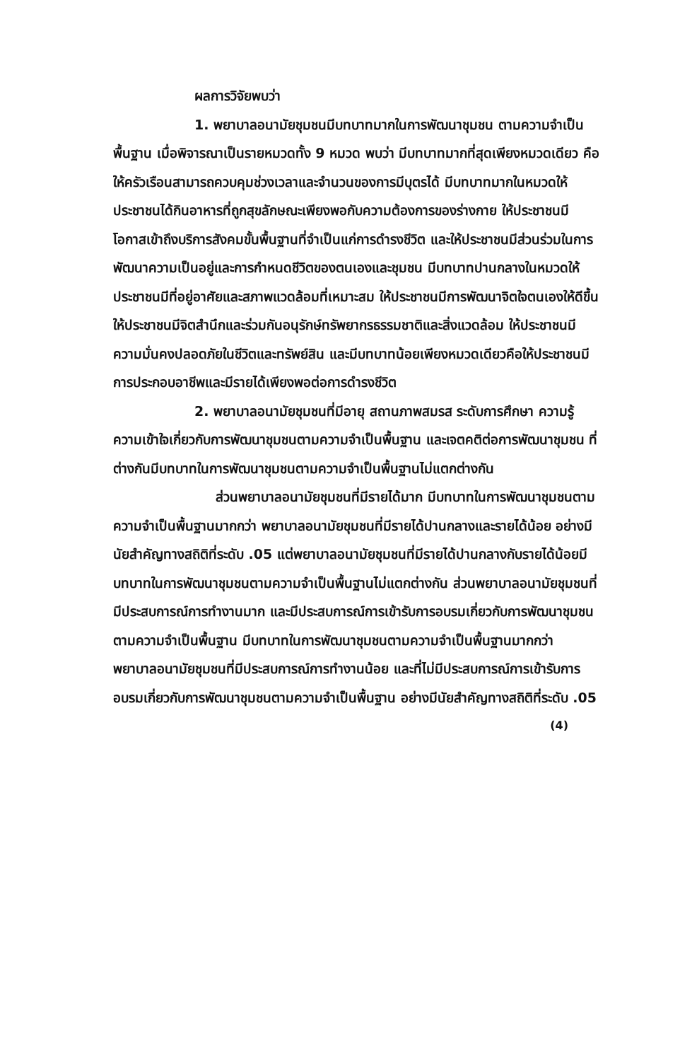ผลการวิจัยพบว่า
1. พยาบาลอนามัยชุมชนมีบทบาทมากในการพัฒนาชุมชน ตามความจำเป็นพื้นฐาน เมื่อพิจารณาเป็นรายหมวดทั้ง 9 หมวด พบว่า มีบทบาทมากที่สุดเพียงหมวดเดียว คือ ให้ครัวเรือนสามารถควบคุมช่วงเวลาและจำนวนของการมีบุตรได้ มีบทบาทมากในหมวดให้ประชาชนได้กินอาหารที่ถูกสุขลักษณะเพียงพอกับความต้องการของร่างกาย ให้ประชาชนมีโอกาสเข้าถึงบริการสังคมขั้นพื้นฐานที่จำเป็นแก่การดำรงชีวิต และให้ประชาชนมีส่วนร่วมในการพัฒนาความเป็นอยู่และการกำหนดชีวิตของตนเองและชุมชน มีบทบาทปานกลางในหมวดให้ประชาชนมีที่อยู่อาศัยและสภาพแวดล้อมที่เหมาะสม ให้ประชาชนมีการพัฒนาจิตใจตนเองให้ดีขึ้น ให้ประชาชนมีจิตสำนึกและร่วมกันอนุรักษ์ทรัพยากรธรรมชาติและสิ่งแวดล้อม ให้ประชาชนมีความมั่นคงปลอดภัยในชีวิตและทรัพย์สิน และมีบทบาทน้อยเพียงหมวดเดียวคือให้ประชาชนมีการประกอบอาชีพและมีรายได้เพียงพอต่อการดำรงชีวิต
2. พยาบาลอนามัยชุมชนที่มีอายุ สถานภาพสมรส ระดับการศึกษา ความรู้ความเข้าใจเกี่ยวกับการพัฒนาชุมชนตามความจำเป็นพื้นฐาน และเจตคติต่อการพัฒนาชุมชน ที่ต่างกันมีบทบาทในการพัฒนาชุมชนตามความจำเป็นพื้นฐานไม่แตกต่างกัน
ส่วนพยาบาลอนามัยชุมชนที่มีรายได้มาก มีบทบาทในการพัฒนาชุมชนตามความจำเป็นพื้นฐานมากกว่า พยาบาลอนามัยชุมชนที่มีรายได้ปานกลางและรายได้น้อย อย่างมีนัยสำคัญทางสถิติที่ระดับ .05 แต่พยาบาลอนามัยชุมชนที่มีรายได้ปานกลางกับรายได้น้อยมีบทบาทในการพัฒนาชุมชนตามความจำเป็นพื้นฐานไม่แตกต่างกัน ส่วนพยาบาลอนามัยชุมชนที่มีประสบการณ์การทำงานมาก และมีประสบการณ์การเข้ารับการอบรมเกี่ยวกับการพัฒนาชุมชนตามความจำเป็นพื้นฐาน มีบทบาทในการพัฒนาชุมชนตามความจำเป็นพื้นฐานมากกว่า พยาบาลอนามัยชุมชนที่มีประสบการณ์การทำงานน้อย และที่ไม่มีประสบการณ์การเข้ารับการอบรมเกี่ยวกับการพัฒนาชุมชนตามความจำเป็นพื้นฐาน อย่างมีนัยสำคัญทางสถิติที่ระดับ .05
(4)